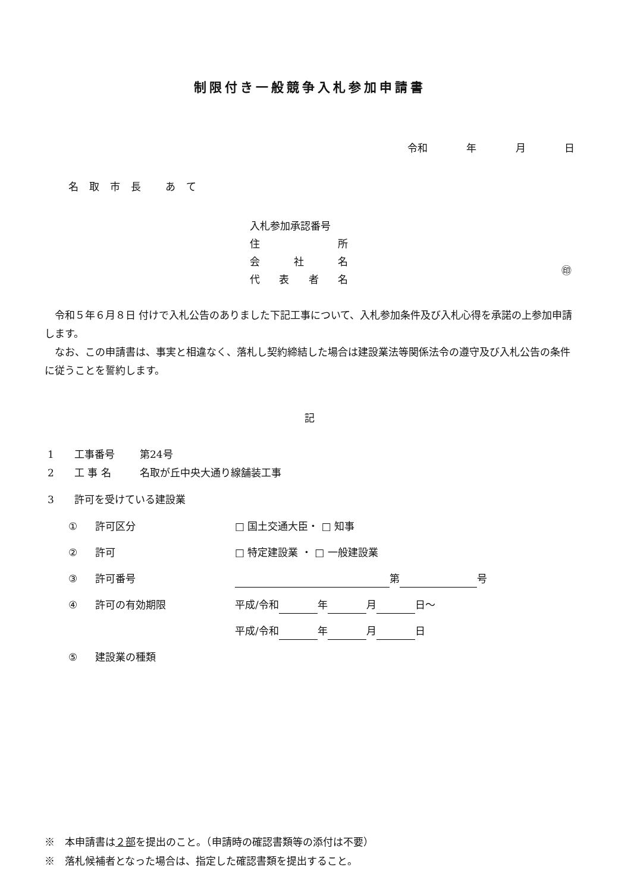制限付き一般競争入札参加申請書
令和 年 月 日
名取市長 あて
入札参加承認番号
住 所
会 社 名
代表者名
㊞
令和５年６月８日 付けで入札公告のありました下記工事について、入札参加条件及び入札心得を承諾の上参加申請します。
なお、この申請書は、事実と相違なく、落札し契約締結した場合は建設業法等関係法令の遵守及び入札公告の条件に従うことを誓約します。
記
1 工事番号 第24号
2 工 事 名 名取が丘中央大通り線舗装工事
3 許可を受けている建設業
① 許可区分 □ 国土交通大臣・ □ 知事
② 許可 □ 特定建設業 ・ □ 一般建設業
③ 許可番号 第 号
④ 許可の有効期限 平成/令和 年 月 日～
平成/令和 年 月 日
⑤ 建設業の種類
※　本申請書は２部を提出のこと。（申請時の確認書類等の添付は不要）
※　落札候補者となった場合は、指定した確認書類を提出すること。